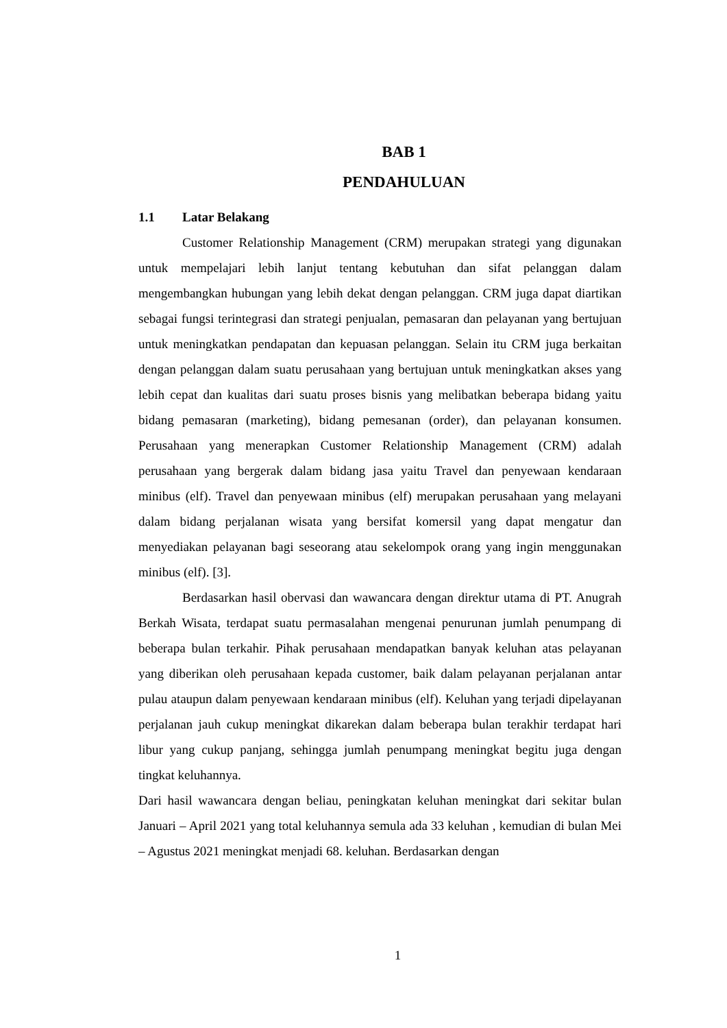BAB 1
PENDAHULUAN
1.1 Latar Belakang
Customer Relationship Management (CRM) merupakan strategi yang digunakan untuk mempelajari lebih lanjut tentang kebutuhan dan sifat pelanggan dalam mengembangkan hubungan yang lebih dekat dengan pelanggan. CRM juga dapat diartikan sebagai fungsi terintegrasi dan strategi penjualan, pemasaran dan pelayanan yang bertujuan untuk meningkatkan pendapatan dan kepuasan pelanggan. Selain itu CRM juga berkaitan dengan pelanggan dalam suatu perusahaan yang bertujuan untuk meningkatkan akses yang lebih cepat dan kualitas dari suatu proses bisnis yang melibatkan beberapa bidang yaitu bidang pemasaran (marketing), bidang pemesanan (order), dan pelayanan konsumen. Perusahaan yang menerapkan Customer Relationship Management (CRM) adalah perusahaan yang bergerak dalam bidang jasa yaitu Travel dan penyewaan kendaraan minibus (elf). Travel dan penyewaan minibus (elf) merupakan perusahaan yang melayani dalam bidang perjalanan wisata yang bersifat komersil yang dapat mengatur dan menyediakan pelayanan bagi seseorang atau sekelompok orang yang ingin menggunakan minibus (elf). [3].
Berdasarkan hasil obervasi dan wawancara dengan direktur utama di PT. Anugrah Berkah Wisata, terdapat suatu permasalahan mengenai penurunan jumlah penumpang di beberapa bulan terkahir. Pihak perusahaan mendapatkan banyak keluhan atas pelayanan yang diberikan oleh perusahaan kepada customer, baik dalam pelayanan perjalanan antar pulau ataupun dalam penyewaan kendaraan minibus (elf). Keluhan yang terjadi dipelayanan perjalanan jauh cukup meningkat dikarekan dalam beberapa bulan terakhir terdapat hari libur yang cukup panjang, sehingga jumlah penumpang meningkat begitu juga dengan tingkat keluhannya.
Dari hasil wawancara dengan beliau, peningkatan keluhan meningkat dari sekitar bulan Januari – April 2021 yang total keluhannya semula ada 33 keluhan , kemudian di bulan Mei – Agustus 2021 meningkat menjadi 68. keluhan. Berdasarkan dengan
1